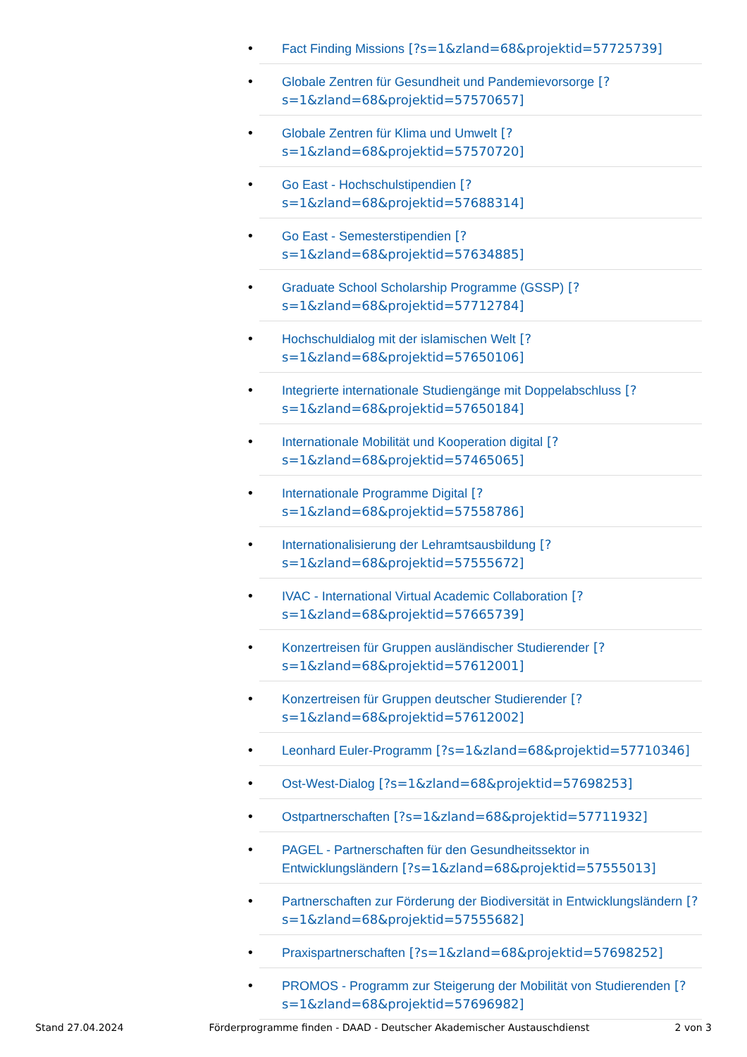• Fact Finding Missions [?s=1&zland=68&projektid=57725739]
• Globale Zentren für Gesundheit und Pandemievorsorge [?s=1&zland=68&projektid=57570657]
• Globale Zentren für Klima und Umwelt [?s=1&zland=68&projektid=57570720]
• Go East - Hochschulstipendien [?s=1&zland=68&projektid=57688314]
• Go East - Semesterstipendien [?s=1&zland=68&projektid=57634885]
• Graduate School Scholarship Programme (GSSP) [?s=1&zland=68&projektid=57712784]
• Hochschuldialog mit der islamischen Welt [?s=1&zland=68&projektid=57650106]
• Integrierte internationale Studiengänge mit Doppelabschluss [?s=1&zland=68&projektid=57650184]
• Internationale Mobilität und Kooperation digital [?s=1&zland=68&projektid=57465065]
• Internationale Programme Digital [?s=1&zland=68&projektid=57558786]
• Internationalisierung der Lehramtsausbildung [?s=1&zland=68&projektid=57555672]
• IVAC - International Virtual Academic Collaboration [?s=1&zland=68&projektid=57665739]
• Konzertreisen für Gruppen ausländischer Studierender [?s=1&zland=68&projektid=57612001]
• Konzertreisen für Gruppen deutscher Studierender [?s=1&zland=68&projektid=57612002]
• Leonhard Euler-Programm [?s=1&zland=68&projektid=57710346]
• Ost-West-Dialog [?s=1&zland=68&projektid=57698253]
• Ostpartnerschaften [?s=1&zland=68&projektid=57711932]
• PAGEL - Partnerschaften für den Gesundheitssektor in Entwicklungsländern [?s=1&zland=68&projektid=57555013]
• Partnerschaften zur Förderung der Biodiversität in Entwicklungsländern [?s=1&zland=68&projektid=57555682]
• Praxispartnerschaften [?s=1&zland=68&projektid=57698252]
• PROMOS - Programm zur Steigerung der Mobilität von Studierenden [?s=1&zland=68&projektid=57696982]
Stand 27.04.2024 Förderprogramme finden - DAAD - Deutscher Akademischer Austauschdienst 2 von 3